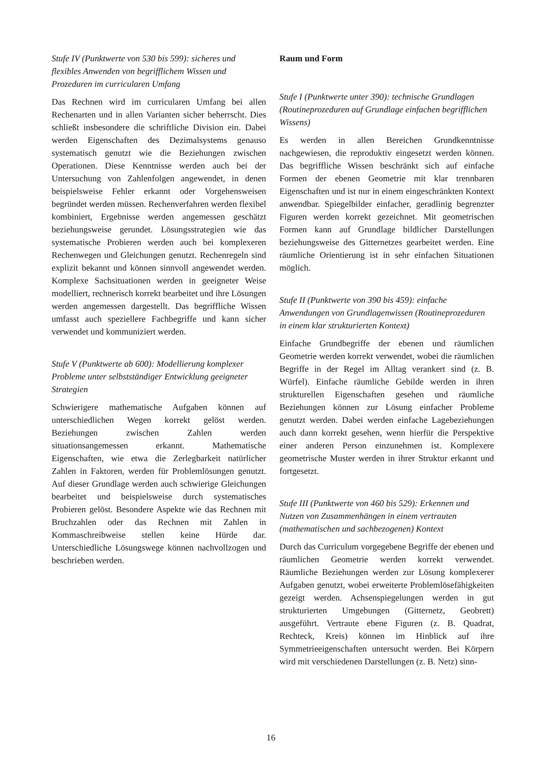Stufe IV (Punktwerte von 530 bis 599): sicheres und flexibles Anwenden von begrifflichem Wissen und Prozeduren im curricularen Umfang
Das Rechnen wird im curricularen Umfang bei allen Rechenarten und in allen Varianten sicher beherrscht. Dies schließt insbesondere die schriftliche Division ein. Dabei werden Eigenschaften des Dezimalsystems genauso systematisch genutzt wie die Beziehungen zwischen Operationen. Diese Kenntnisse werden auch bei der Untersuchung von Zahlenfolgen angewendet, in denen beispielsweise Fehler erkannt oder Vorgehensweisen begründet werden müssen. Rechenverfahren werden flexibel kombiniert, Ergebnisse werden angemessen geschätzt beziehungsweise gerundet. Lösungsstrategien wie das systematische Probieren werden auch bei komplexeren Rechenwegen und Gleichungen genutzt. Rechenregeln sind explizit bekannt und können sinnvoll angewendet werden. Komplexe Sachsituationen werden in geeigneter Weise modelliert, rechnerisch korrekt bearbeitet und ihre Lösungen werden angemessen dargestellt. Das begriffliche Wissen umfasst auch speziellere Fachbegriffe und kann sicher verwendet und kommuniziert werden.
Stufe V (Punktwerte ab 600): Modellierung komplexer Probleme unter selbstständiger Entwicklung geeigneter Strategien
Schwierigere mathematische Aufgaben können auf unterschiedlichen Wegen korrekt gelöst werden. Beziehungen zwischen Zahlen werden situationsangemessen erkannt. Mathematische Eigenschaften, wie etwa die Zerlegbarkeit natürlicher Zahlen in Faktoren, werden für Problemlösungen genutzt. Auf dieser Grundlage werden auch schwierige Gleichungen bearbeitet und beispielsweise durch systematisches Probieren gelöst. Besondere Aspekte wie das Rechnen mit Bruchzahlen oder das Rechnen mit Zahlen in Kommaschreibweise stellen keine Hürde dar. Unterschiedliche Lösungswege können nachvollzogen und beschrieben werden.
Raum und Form
Stufe I (Punktwerte unter 390): technische Grundlagen (Routineprozeduren auf Grundlage einfachen begrifflichen Wissens)
Es werden in allen Bereichen Grundkenntnisse nachgewiesen, die reproduktiv eingesetzt werden können. Das begriffliche Wissen beschränkt sich auf einfache Formen der ebenen Geometrie mit klar trennbaren Eigenschaften und ist nur in einem eingeschränkten Kontext anwendbar. Spiegelbilder einfacher, geradlinig begrenzter Figuren werden korrekt gezeichnet. Mit geometrischen Formen kann auf Grundlage bildlicher Darstellungen beziehungsweise des Gitternetzes gearbeitet werden. Eine räumliche Orientierung ist in sehr einfachen Situationen möglich.
Stufe II (Punktwerte von 390 bis 459): einfache Anwendungen von Grundlagenwissen (Routineprozeduren in einem klar strukturierten Kontext)
Einfache Grundbegriffe der ebenen und räumlichen Geometrie werden korrekt verwendet, wobei die räumlichen Begriffe in der Regel im Alltag verankert sind (z. B. Würfel). Einfache räumliche Gebilde werden in ihren strukturellen Eigenschaften gesehen und räumliche Beziehungen können zur Lösung einfacher Probleme genutzt werden. Dabei werden einfache Lagebeziehungen auch dann korrekt gesehen, wenn hierfür die Perspektive einer anderen Person einzunehmen ist. Komplexere geometrische Muster werden in ihrer Struktur erkannt und fortgesetzt.
Stufe III (Punktwerte von 460 bis 529): Erkennen und Nutzen von Zusammenhängen in einem vertrauten (mathematischen und sachbezogenen) Kontext
Durch das Curriculum vorgegebene Begriffe der ebenen und räumlichen Geometrie werden korrekt verwendet. Räumliche Beziehungen werden zur Lösung komplexerer Aufgaben genutzt, wobei erweiterte Problemlösefähigkeiten gezeigt werden. Achsenspiegelungen werden in gut strukturierten Umgebungen (Gitternetz, Geobrett) ausgeführt. Vertraute ebene Figuren (z. B. Quadrat, Rechteck, Kreis) können im Hinblick auf ihre Symmetrieeigenschaften untersucht werden. Bei Körpern wird mit verschiedenen Darstellungen (z. B. Netz) sinn-
16